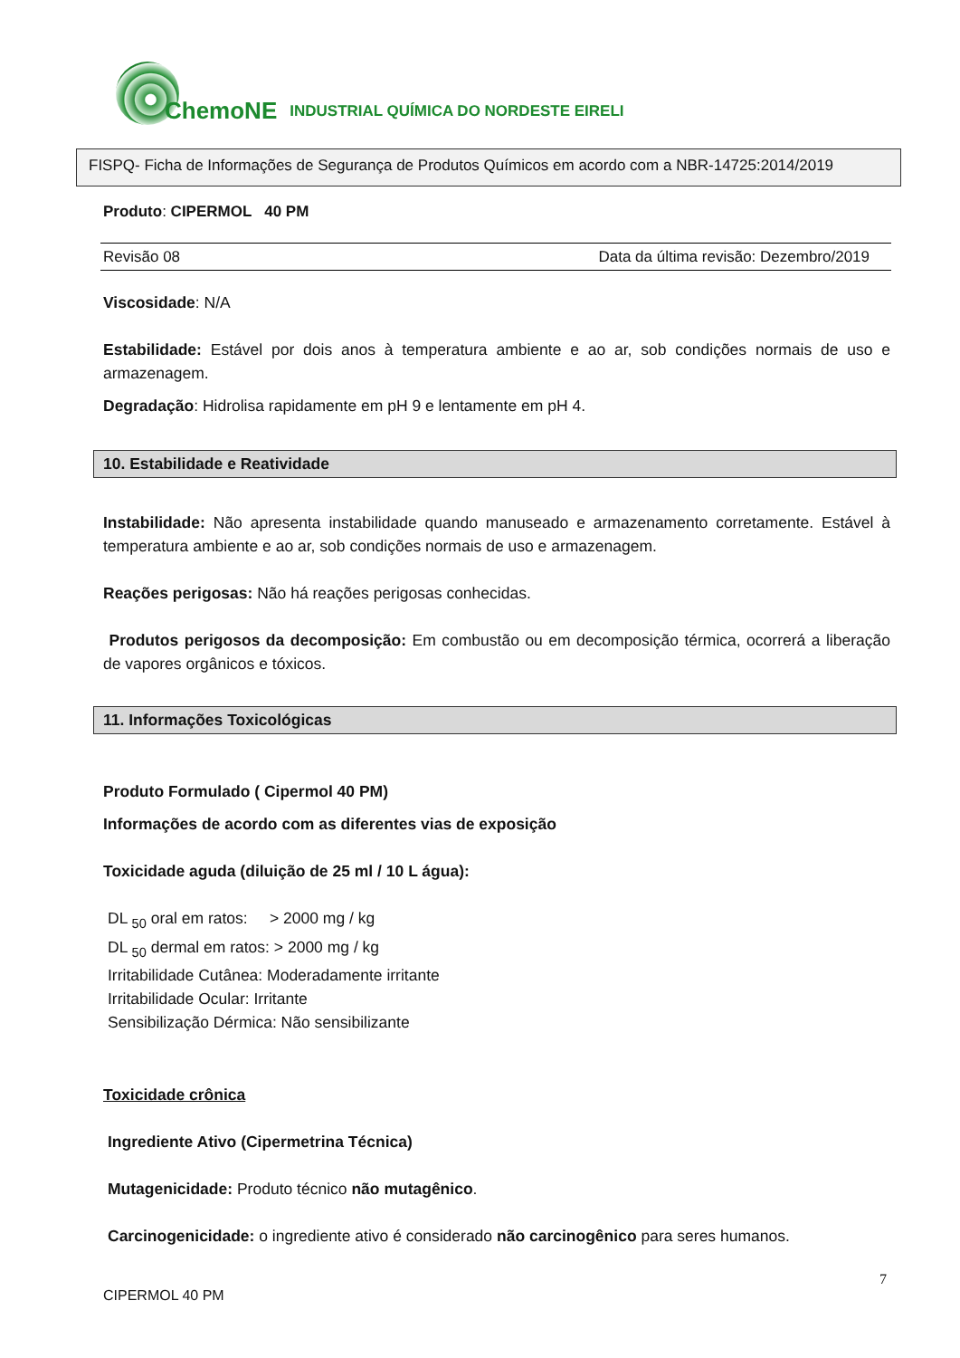ChemoNE INDUSTRIAL QUÍMICA DO NORDESTE EIRELI
FISPQ- Ficha de Informações de Segurança de Produtos Químicos em acordo com a NBR-14725:2014/2019
Produto: CIPERMOL 40 PM
Revisão 08 Data da última revisão: Dezembro/2019
Viscosidade: N/A
Estabilidade: Estável por dois anos à temperatura ambiente e ao ar, sob condições normais de uso e armazenagem.
Degradação: Hidrolisa rapidamente em pH 9 e lentamente em pH 4.
10. Estabilidade e Reatividade
Instabilidade: Não apresenta instabilidade quando manuseado e armazenamento corretamente. Estável à temperatura ambiente e ao ar, sob condições normais de uso e armazenagem.
Reações perigosas: Não há reações perigosas conhecidas.
Produtos perigosos da decomposição: Em combustão ou em decomposição térmica, ocorrerá a liberação de vapores orgânicos e tóxicos.
11. Informações Toxicológicas
Produto Formulado ( Cipermol 40 PM)
Informações de acordo com as diferentes vias de exposição
Toxicidade aguda (diluição de 25 ml / 10 L água):
DL <sub>50</sub> oral em ratos: > 2000 mg / kg
DL <sub>50</sub> dermal em ratos: > 2000 mg / kg
Irritabilidade Cutânea: Moderadamente irritante
Irritabilidade Ocular: Irritante
Sensibilização Dérmica: Não sensibilizante
Toxicidade crônica
Ingrediente Ativo (Cipermetrina Técnica)
Mutagenicidade: Produto técnico não mutagênico.
Carcinogenicidade: o ingrediente ativo é considerado não carcinogênico para seres humanos.
CIPERMOL 40 PM 7